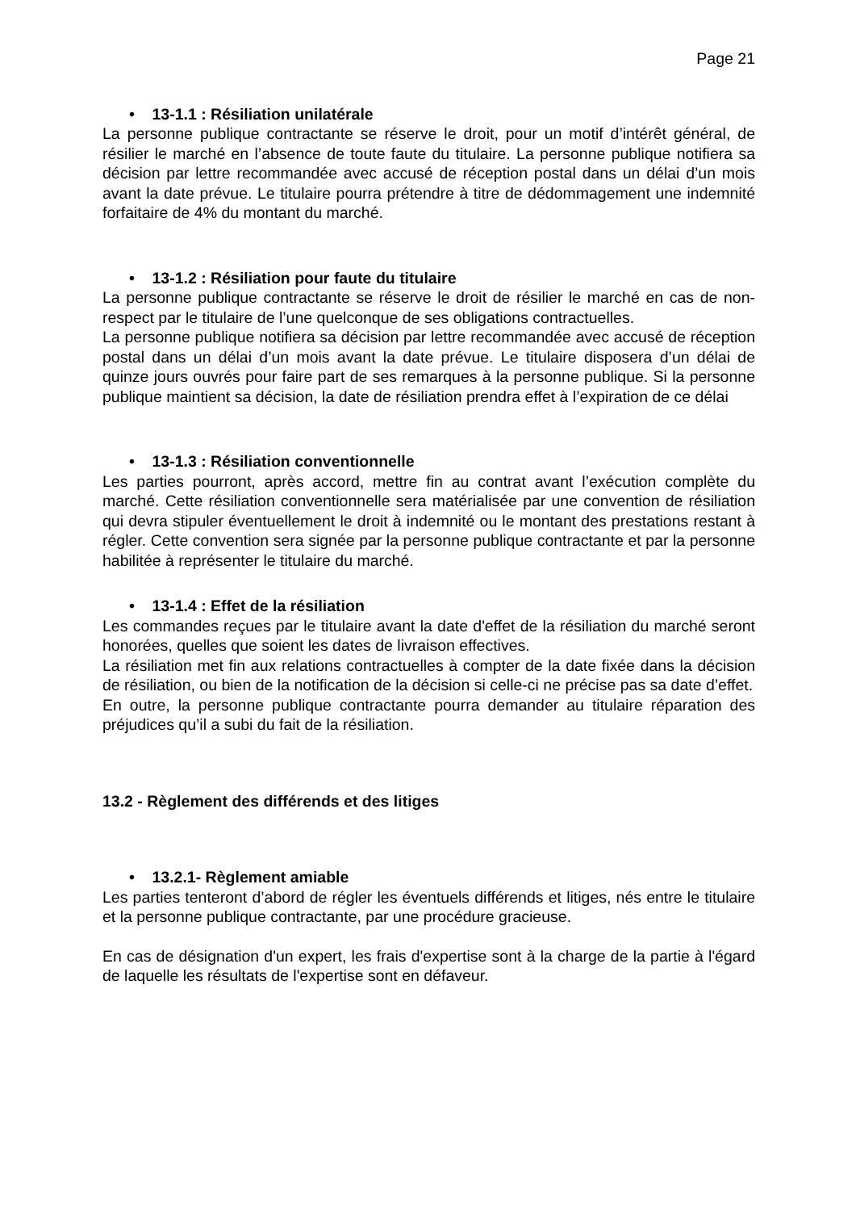Page 21
• 13-1.1 : Résiliation unilatérale
La personne publique contractante se réserve le droit, pour un motif d’intérêt général, de résilier le marché en l’absence de toute faute du titulaire. La personne publique notifiera sa décision par lettre recommandée avec accusé de réception postal dans un délai d’un mois avant la date prévue. Le titulaire pourra prétendre à titre de dédommagement une indemnité forfaitaire de 4% du montant du marché.
• 13-1.2 : Résiliation pour faute du titulaire
La personne publique contractante se réserve le droit de résilier le marché en cas de non-respect par le titulaire de l’une quelconque de ses obligations contractuelles.
La personne publique notifiera sa décision par lettre recommandée avec accusé de réception postal dans un délai d’un mois avant la date prévue. Le titulaire disposera d’un délai de quinze jours ouvrés pour faire part de ses remarques à la personne publique. Si la personne publique maintient sa décision, la date de résiliation prendra effet à l’expiration de ce délai
• 13-1.3 : Résiliation conventionnelle
Les parties pourront, après accord, mettre fin au contrat avant l’exécution complète du marché. Cette résiliation conventionnelle sera matérialisée par une convention de résiliation qui devra stipuler éventuellement le droit à indemnité ou le montant des prestations restant à régler. Cette convention sera signée par la personne publique contractante et par la personne habilitée à représenter le titulaire du marché.
• 13-1.4 : Effet de la résiliation
Les commandes reçues par le titulaire avant la date d'effet de la résiliation du marché seront honorées, quelles que soient les dates de livraison effectives.
La résiliation met fin aux relations contractuelles à compter de la date fixée dans la décision de résiliation, ou bien de la notification de la décision si celle-ci ne précise pas sa date d’effet.
En outre, la personne publique contractante pourra demander au titulaire réparation des préjudices qu’il a subi du fait de la résiliation.
13.2 - Règlement des différends et des litiges
• 13.2.1- Règlement amiable
Les parties tenteront d’abord de régler les éventuels différends et litiges, nés entre le titulaire et la personne publique contractante, par une procédure gracieuse.
En cas de désignation d'un expert, les frais d'expertise sont à la charge de la partie à l'égard de laquelle les résultats de l'expertise sont en défaveur.